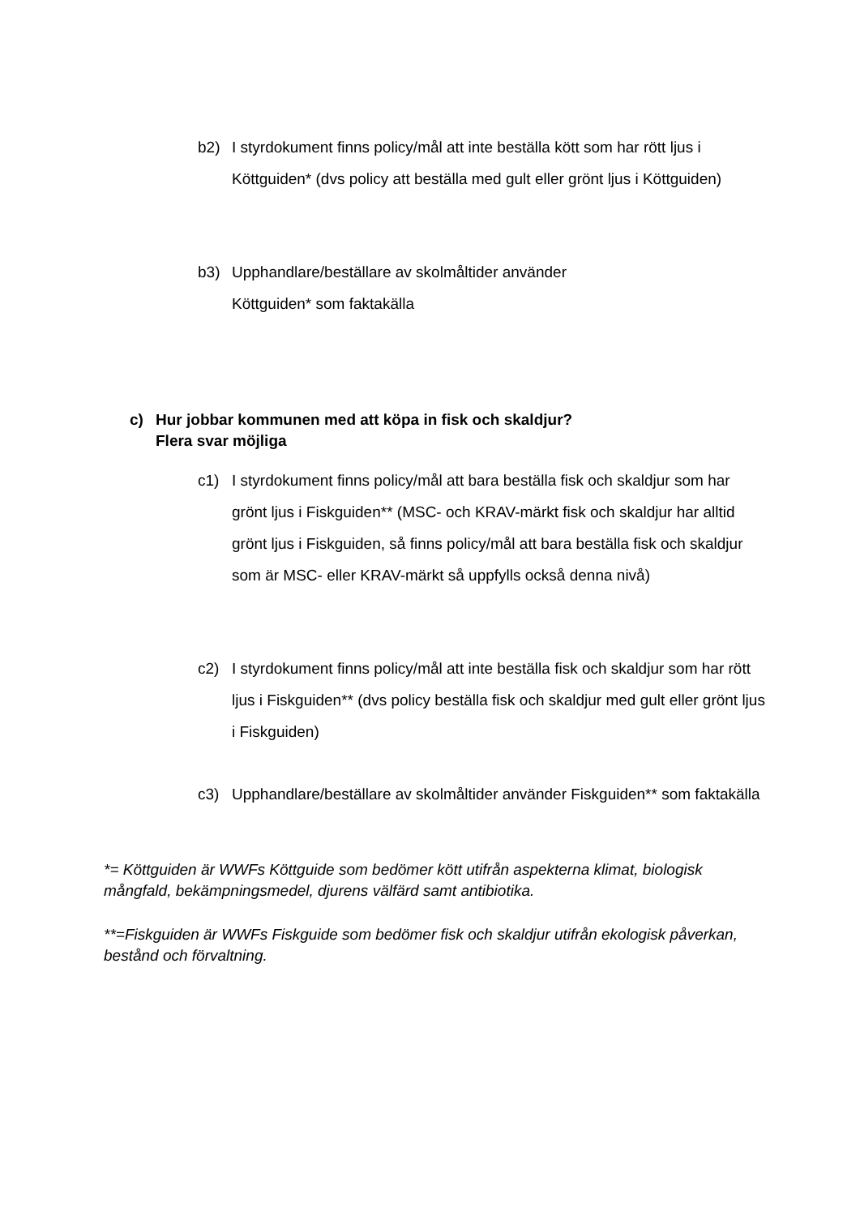b2) I styrdokument finns policy/mål att inte beställa kött som har rött ljus i Köttguiden* (dvs policy att beställa med gult eller grönt ljus i Köttguiden)
b3) Upphandlare/beställare av skolmåltider använder
Köttguiden* som faktakälla
c) Hur jobbar kommunen med att köpa in fisk och skaldjur?
Flera svar möjliga
c1) I styrdokument finns policy/mål att bara beställa fisk och skaldjur som har grönt ljus i Fiskguiden** (MSC- och KRAV-märkt fisk och skaldjur har alltid grönt ljus i Fiskguiden, så finns policy/mål att bara beställa fisk och skaldjur som är MSC- eller KRAV-märkt så uppfylls också denna nivå)
c2) I styrdokument finns policy/mål att inte beställa fisk och skaldjur som har rött ljus i Fiskguiden** (dvs policy beställa fisk och skaldjur med gult eller grönt ljus i Fiskguiden)
c3) Upphandlare/beställare av skolmåltider använder Fiskguiden** som faktakälla
*= Köttguiden är WWFs Köttguide som bedömer kött utifrån aspekterna klimat, biologisk mångfald, bekämpningsmedel, djurens välfärd samt antibiotika.
**=Fiskguiden är WWFs Fiskguide som bedömer fisk och skaldjur utifrån ekologisk påverkan, bestånd och förvaltning.